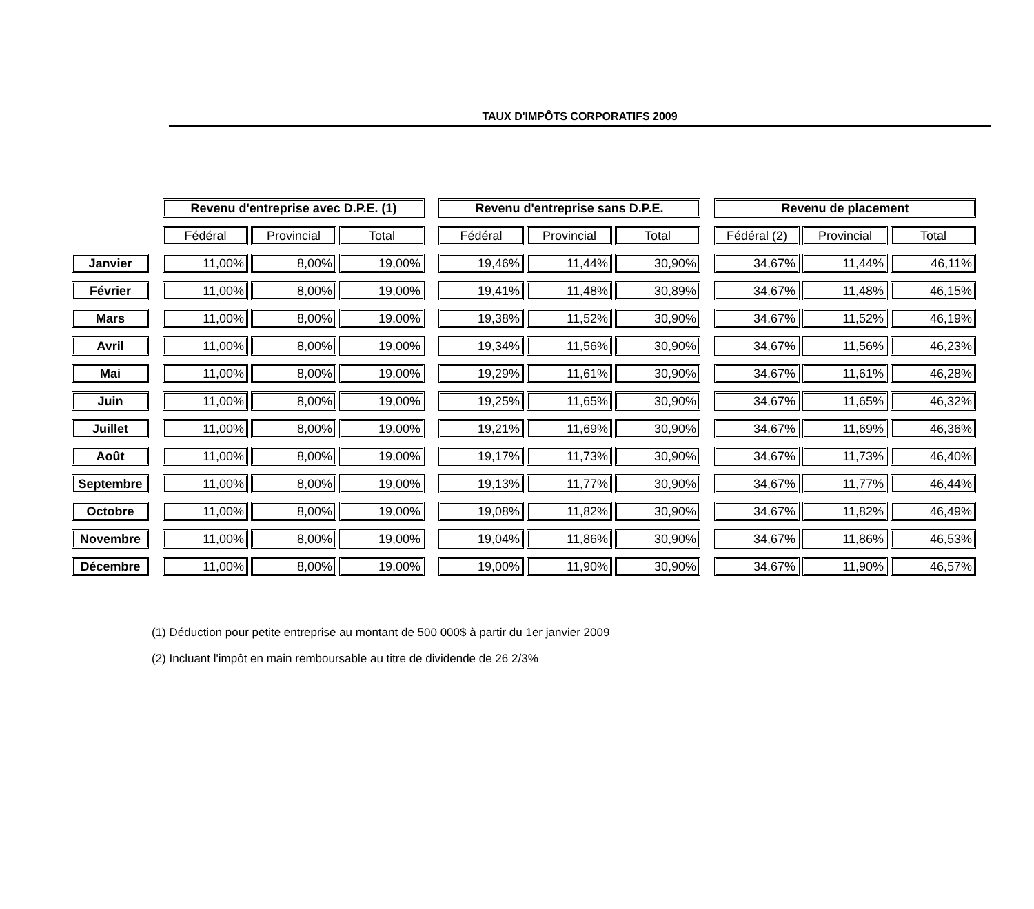TAUX D'IMPÔTS CORPORATIFS 2009
| | | Revenu d'entreprise avec D.P.E. (1) | | | | Revenu d'entreprise sans D.P.E. | | | | Revenu de placement | | |
| --- | --- | --- | --- | --- | --- | --- | --- | --- | --- | --- | --- | --- |
| | | Fédéral | Provincial | Total | | Fédéral | Provincial | Total | | Fédéral (2) | Provincial | Total |
| Janvier | | 11,00% | 8,00% | 19,00% | | 19,46% | 11,44% | 30,90% | | 34,67% | 11,44% | 46,11% |
| Février | | 11,00% | 8,00% | 19,00% | | 19,41% | 11,48% | 30,89% | | 34,67% | 11,48% | 46,15% |
| Mars | | 11,00% | 8,00% | 19,00% | | 19,38% | 11,52% | 30,90% | | 34,67% | 11,52% | 46,19% |
| Avril | | 11,00% | 8,00% | 19,00% | | 19,34% | 11,56% | 30,90% | | 34,67% | 11,56% | 46,23% |
| Mai | | 11,00% | 8,00% | 19,00% | | 19,29% | 11,61% | 30,90% | | 34,67% | 11,61% | 46,28% |
| Juin | | 11,00% | 8,00% | 19,00% | | 19,25% | 11,65% | 30,90% | | 34,67% | 11,65% | 46,32% |
| Juillet | | 11,00% | 8,00% | 19,00% | | 19,21% | 11,69% | 30,90% | | 34,67% | 11,69% | 46,36% |
| Août | | 11,00% | 8,00% | 19,00% | | 19,17% | 11,73% | 30,90% | | 34,67% | 11,73% | 46,40% |
| Septembre | | 11,00% | 8,00% | 19,00% | | 19,13% | 11,77% | 30,90% | | 34,67% | 11,77% | 46,44% |
| Octobre | | 11,00% | 8,00% | 19,00% | | 19,08% | 11,82% | 30,90% | | 34,67% | 11,82% | 46,49% |
| Novembre | | 11,00% | 8,00% | 19,00% | | 19,04% | 11,86% | 30,90% | | 34,67% | 11,86% | 46,53% |
| Décembre | | 11,00% | 8,00% | 19,00% | | 19,00% | 11,90% | 30,90% | | 34,67% | 11,90% | 46,57% |
(1) Déduction pour petite entreprise au montant de 500 000$ à partir du 1er janvier 2009
(2) Incluant l'impôt en main remboursable au titre de dividende de 26 2/3%